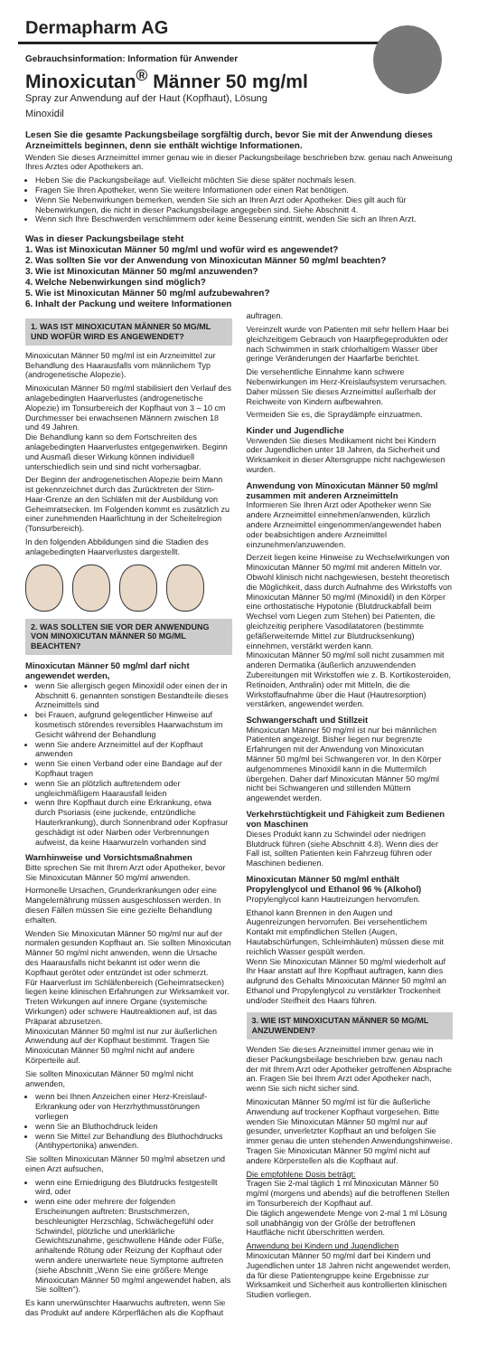Dermapharm AG
Gebrauchsinformation: Information für Anwender
Minoxicutan<sup>®</sup> Männer 50 mg/ml
Spray zur Anwendung auf der Haut (Kopfhaut), Lösung
Minoxidil
Lesen Sie die gesamte Packungsbeilage sorgfältig durch, bevor Sie mit der Anwendung dieses Arzneimittels beginnen, denn sie enthält wichtige Informationen.
Wenden Sie dieses Arzneimittel immer genau wie in dieser Packungsbeilage beschrieben bzw. genau nach Anweisung Ihres Arztes oder Apothekers an.
Heben Sie die Packungsbeilage auf. Vielleicht möchten Sie diese später nochmals lesen.
Fragen Sie Ihren Apotheker, wenn Sie weitere Informationen oder einen Rat benötigen.
Wenn Sie Nebenwirkungen bemerken, wenden Sie sich an Ihren Arzt oder Apotheker. Dies gilt auch für Nebenwirkungen, die nicht in dieser Packungsbeilage angegeben sind. Siehe Abschnitt 4.
Wenn sich Ihre Beschwerden verschlimmern oder keine Besserung eintritt, wenden Sie sich an Ihren Arzt.
Was in dieser Packungsbeilage steht
1. Was ist Minoxicutan Männer 50 mg/ml und wofür wird es angewendet?
2. Was sollten Sie vor der Anwendung von Minoxicutan Männer 50 mg/ml beachten?
3. Wie ist Minoxicutan Männer 50 mg/ml anzuwenden?
4. Welche Nebenwirkungen sind möglich?
5. Wie ist Minoxicutan Männer 50 mg/ml aufzubewahren?
6. Inhalt der Packung und weitere Informationen
1. WAS IST MINOXICUTAN MÄNNER 50 MG/ML UND WOFÜR WIRD ES ANGEWENDET?
Minoxicutan Männer 50 mg/ml ist ein Arzneimittel zur Behandlung des Haarausfalls vom männlichem Typ (androgenetische Alopezie).
Minoxicutan Männer 50 mg/ml stabilisiert den Verlauf des anlagebedingten Haarverlustes (androgenetische Alopezie) im Tonsurbereich der Kopfhaut von 3 – 10 cm Durchmesser bei erwachsenen Männern zwischen 18 und 49 Jahren.
Die Behandlung kann so dem Fortschreiten des anlagebedingten Haarverlustes entgegenwirken. Beginn und Ausmaß dieser Wirkung können individuell unterschiedlich sein und sind nicht vorhersagbar.
Der Beginn der androgenetischen Alopezie beim Mann ist gekennzeichnet durch das Zurücktreten der Stirn-Haar-Grenze an den Schläfen mit der Ausbildung von Geheimratsecken. Im Folgenden kommt es zusätzlich zu einer zunehmenden Haarlichtung in der Scheitelregion (Tonsurbereich).
In den folgenden Abbildungen sind die Stadien des anlagebedingten Haarverlustes dargestellt.
2. WAS SOLLTEN SIE VOR DER ANWENDUNG VON MINOXICUTAN MÄNNER 50 MG/ML BEACHTEN?
Minoxicutan Männer 50 mg/ml darf nicht angewendet werden,
wenn Sie allergisch gegen Minoxidil oder einen der in Abschnitt 6. genannten sonstigen Bestandteile dieses Arzneimittels sind
bei Frauen, aufgrund gelegentlicher Hinweise auf kosmetisch störendes reversibles Haarwachstum im Gesicht während der Behandlung
wenn Sie andere Arzneimittel auf der Kopfhaut anwenden
wenn Sie einen Verband oder eine Bandage auf der Kopfhaut tragen
wenn Sie an plötzlich auftretendem oder ungleichmäßigem Haarausfall leiden
wenn Ihre Kopfhaut durch eine Erkrankung, etwa durch Psoriasis (eine juckende, entzündliche Hauterkrankung), durch Sonnenbrand oder Kopfrasur geschädigt ist oder Narben oder Verbrennungen aufweist, da keine Haarwurzeln vorhanden sind
Warnhinweise und Vorsichtsmaßnahmen
Bitte sprechen Sie mit Ihrem Arzt oder Apotheker, bevor Sie Minoxicutan Männer 50 mg/ml anwenden.
Hormonelle Ursachen, Grunderkrankungen oder eine Mangelernährung müssen ausgeschlossen werden. In diesen Fällen müssen Sie eine gezielte Behandlung erhalten.
Wenden Sie Minoxicutan Männer 50 mg/ml nur auf der normalen gesunden Kopfhaut an. Sie sollten Minoxicutan Männer 50 mg/ml nicht anwenden, wenn die Ursache des Haarausfalls nicht bekannt ist oder wenn die Kopfhaut gerötet oder entzündet ist oder schmerzt.
Für Haarverlust im Schläfenbereich (Geheimratsecken) liegen keine klinischen Erfahrungen zur Wirksamkeit vor.
Treten Wirkungen auf innere Organe (systemische Wirkungen) oder schwere Hautreaktionen auf, ist das Präparat abzusetzen.
Minoxicutan Männer 50 mg/ml ist nur zur äußerlichen Anwendung auf der Kopfhaut bestimmt. Tragen Sie Minoxicutan Männer 50 mg/ml nicht auf andere Körperteile auf.
Sie sollten Minoxicutan Männer 50 mg/ml nicht anwenden,
wenn bei Ihnen Anzeichen einer Herz-Kreislauf-Erkrankung oder von Herzrhythmusstörungen vorliegen
wenn Sie an Bluthochdruck leiden
wenn Sie Mittel zur Behandlung des Bluthochdrucks (Antihypertonika) anwenden.
Sie sollten Minoxicutan Männer 50 mg/ml absetzen und einen Arzt aufsuchen,
wenn eine Erniedrigung des Blutdrucks festgestellt wird, oder
wenn eine oder mehrere der folgenden Erscheinungen auftreten: Brustschmerzen, beschleunigter Herzschlag, Schwächegefühl oder Schwindel, plötzliche und unerklärliche Gewichtszunahme, geschwollene Hände oder Füße, anhaltende Rötung oder Reizung der Kopfhaut oder wenn andere unerwartete neue Symptome auftreten (siehe Abschnitt „Wenn Sie eine größere Menge Minoxicutan Männer 50 mg/ml angewendet haben, als Sie sollten“).
Es kann unerwünschter Haarwuchs auftreten, wenn Sie das Produkt auf andere Körperflächen als die Kopfhaut auftragen.
Vereinzelt wurde von Patienten mit sehr hellem Haar bei gleichzeitigem Gebrauch von Haarpflegeprodukten oder nach Schwimmen in stark chlorhaltigem Wasser über geringe Veränderungen der Haarfarbe berichtet.
Die versehentliche Einnahme kann schwere Nebenwirkungen im Herz-Kreislaufsystem verursachen. Daher müssen Sie dieses Arzneimittel außerhalb der Reichweite von Kindern aufbewahren.
Vermeiden Sie es, die Spraydämpfe einzuatmen.
Kinder und Jugendliche
Verwenden Sie dieses Medikament nicht bei Kindern oder Jugendlichen unter 18 Jahren, da Sicherheit und Wirksamkeit in dieser Altersgruppe nicht nachgewiesen wurden.
Anwendung von Minoxicutan Männer 50 mg/ml zusammen mit anderen Arzneimitteln
Informieren Sie Ihren Arzt oder Apotheker wenn Sie andere Arzneimittel einnehmen/anwenden, kürzlich andere Arzneimittel eingenommen/angewendet haben oder beabsichtigen andere Arzneimittel einzunehmen/anzuwenden.
Derzeit liegen keine Hinweise zu Wechselwirkungen von Minoxicutan Männer 50 mg/ml mit anderen Mitteln vor. Obwohl klinisch nicht nachgewiesen, besteht theoretisch die Möglichkeit, dass durch Aufnahme des Wirkstoffs von Minoxicutan Männer 50 mg/ml (Minoxidil) in den Körper eine orthostatische Hypotonie (Blutdruckabfall beim Wechsel vom Liegen zum Stehen) bei Patienten, die gleichzeitig periphere Vasodilatatoren (bestimmte gefäßerweiternde Mittel zur Blutdrucksenkung) einnehmen, verstärkt werden kann.
Minoxicutan Männer 50 mg/ml soll nicht zusammen mit anderen Dermatika (äußerlich anzuwendenden Zubereitungen mit Wirkstoffen wie z. B. Kortikosteroiden, Retinoiden, Anthralin) oder mit Mitteln, die die Wirkstoffaufnahme über die Haut (Hautresorption) verstärken, angewendet werden.
Schwangerschaft und Stillzeit
Minoxicutan Männer 50 mg/ml ist nur bei männlichen Patienten angezeigt. Bisher liegen nur begrenzte Erfahrungen mit der Anwendung von Minoxicutan Männer 50 mg/ml bei Schwangeren vor. In den Körper aufgenommenes Minoxidil kann in die Muttermilch übergehen. Daher darf Minoxicutan Männer 50 mg/ml nicht bei Schwangeren und stillenden Müttern angewendet werden.
Verkehrstüchtigkeit und Fähigkeit zum Bedienen von Maschinen
Dieses Produkt kann zu Schwindel oder niedrigen Blutdruck führen (siehe Abschnitt 4.8). Wenn dies der Fall ist, sollten Patienten kein Fahrzeug führen oder Maschinen bedienen.
Minoxicutan Männer 50 mg/ml enthält Propylenglycol und Ethanol 96 % (Alkohol)
Propylenglycol kann Hautreizungen hervorrufen.
Ethanol kann Brennen in den Augen und Augenreizungen hervorrufen. Bei versehentlichem Kontakt mit empfindlichen Stellen (Augen, Hautabschürfungen, Schleimhäuten) müssen diese mit reichlich Wasser gespült werden.
Wenn Sie Minoxicutan Männer 50 mg/ml wiederholt auf Ihr Haar anstatt auf Ihre Kopfhaut auftragen, kann dies aufgrund des Gehalts Minoxicutan Männer 50 mg/ml an Ethanol und Propylenglycol zu verstärkter Trockenheit und/oder Steifheit des Haars führen.
3. WIE IST MINOXICUTAN MÄNNER 50 MG/ML ANZUWENDEN?
Wenden Sie dieses Arzneimittel immer genau wie in dieser Packungsbeilage beschrieben bzw. genau nach der mit Ihrem Arzt oder Apotheker getroffenen Absprache an. Fragen Sie bei Ihrem Arzt oder Apotheker nach, wenn Sie sich nicht sicher sind.
Minoxicutan Männer 50 mg/ml ist für die äußerliche Anwendung auf trockener Kopfhaut vorgesehen. Bitte wenden Sie Minoxicutan Männer 50 mg/ml nur auf gesunder, unverletzter Kopfhaut an und befolgen Sie immer genau die unten stehenden Anwendungshinweise. Tragen Sie Minoxicutan Männer 50 mg/ml nicht auf andere Körperstellen als die Kopfhaut auf.
Die empfohlene Dosis beträgt:
Tragen Sie 2-mal täglich 1 ml Minoxicutan Männer 50 mg/ml (morgens und abends) auf die betroffenen Stellen im Tonsurbereich der Kopfhaut auf.
Die täglich angewendete Menge von 2-mal 1 ml Lösung soll unabhängig von der Größe der betroffenen Hautfläche nicht überschritten werden.
Anwendung bei Kindern und Jugendlichen
Minoxicutan Männer 50 mg/ml darf bei Kindern und Jugendlichen unter 18 Jahren nicht angewendet werden, da für diese Patientengruppe keine Ergebnisse zur Wirksamkeit und Sicherheit aus kontrollierten klinischen Studien vorliegen.